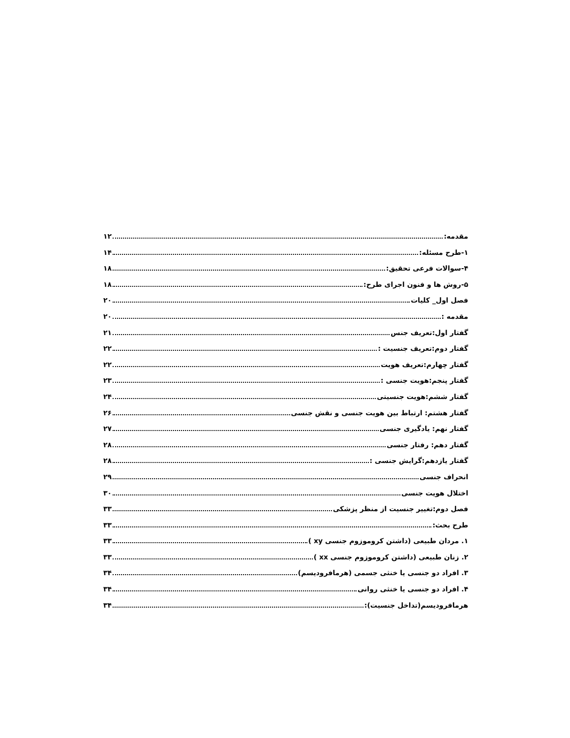مقدمه: ۱۲
۱-طرح مسئله: ۱۴
۴-سوالات فرعی تحقیق: ۱۸
۵-روش ها و فنون اجرای طرح: ۱۸
فصل اول_ کلیات ۲۰
مقدمه : ۲۰
گفتار اول:تعریف جنس ۲۱
گفتار دوم:تعریف جنسیت : ۲۲
گفتار چهارم:تعریف هویت ۲۲
گفتار پنجم:هویت جنسی : ۲۳
گفتار ششم:هویت جنسیتی ۲۴
گفتار هشتم: ارتباط بین هویت جنسی و نقش جنسی ۲۶
گفتار نهم: یادگیری جنسی ۲۷
گفتار دهم: رفتار جنسی ۲۸
گفتار یازدهم:گرایش جنسی : ۲۸
انحراف جنسی ۲۹
اختلال هویت جنسی ۳۰
فصل دوم:تغییر جنسیت از منظر پزشکی ۳۳
طرح بحث: ۳۳
۱. مردان طبیعی (داشتن کروموزوم جنسی xy ) ۳۳
۲. زنان طبیعی (داشتن کروموزوم جنسی xx ) ۳۳
۳. افراد دو جنسی یا خنثی جسمی (هرمافرودیسم) ۳۴
۴. افراد دو جنسی یا خنثی روانی ۳۴
هرمافرودیسم(تداخل جنسیت): ۳۴